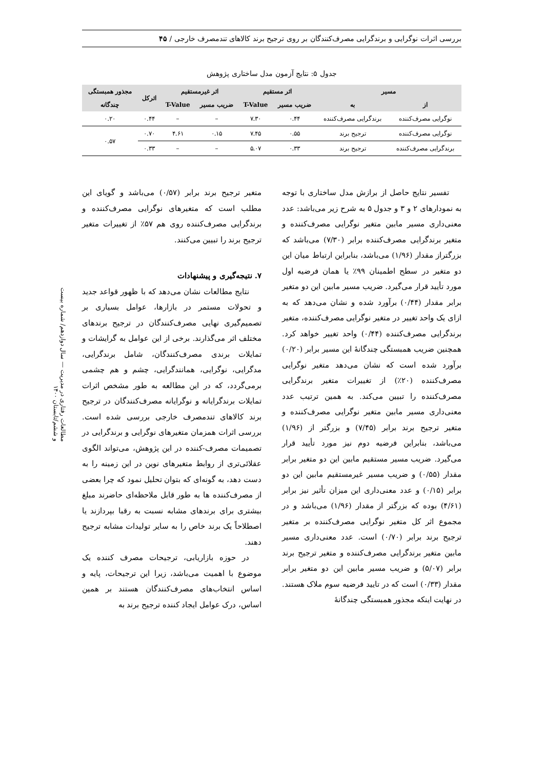بررسی اثرات نوگرایی و برندگرایی مصرف‌کنندگان بر روی ترجیح برند کالاهای تندمصرف خارجی / ۴۵
مطالعات رفتاری در مدیریت — سال دوازدهم/ شماره بیست و ششم/تابستان ۱۴۰۰
جدول ۵: نتایج آزمون مدل ساختاری پژوهش
| مسیر | | اثر مستقیم | | اثر غیرمستقیم | | اثرکل | مجذور همبستگی |
| --- | --- | --- | --- | --- | --- | --- | --- |
| از | به | ضریب مسیر | T-Value | ضریب مسیر | T-Value | | چندگانه |
| نوگرایی مصرف‌کننده | برندگرایی مصرف‌کننده | ۰.۴۴ | ۷.۳۰ | – | – | ۰.۴۴ | ۰.۲۰ |
| نوگرایی مصرف‌کننده | ترجیح برند | ۰.۵۵ | ۷.۴۵ | ۰.۱۵ | ۴.۶۱ | ۰.۷۰ | ۰.۵۷ |
| برندگرایی مصرف‌کننده | ترجیح برند | ۰.۳۳ | ۵.۰۷ | – | – | ۰.۳۳ | |
تفسیر نتایج حاصل از برازش مدل ساختاری با توجه به نمودارهای ۲ و ۳ و جدول ۵ به شرح زیر می‌باشد: عدد معنی‌داری مسیر مابین متغیر نوگرایی مصرف‌کننده و متغیر برندگرایی مصرف‌کننده برابر (۷/۳۰) می‌باشد که بزرگتراز مقدار (۱/۹۶) می‌باشد، بنابراین ارتباط میان این دو متغیر در سطح اطمینان ۹۹٪ یا همان فرضیه اول مورد تأیید قرار می‌گیرد. ضریب مسیر مابین این دو متغیر برابر مقدار (۰/۴۴) برآورد شده و نشان می‌دهد که به ازای یک واحد تغییر در متغیر نوگرایی مصرف‌کننده، متغیر برندگرایی مصرف‌کننده (۰/۴۴) واحد تغییر خواهد کرد. همچنین ضریب همبستگی چندگانهٔ این مسیر برابر (۰/۲۰) برآورد شده است که نشان می‌دهد متغیر نوگرایی مصرف‌کننده (۲۰٪) از تغییرات متغیر برندگرایی مصرف‌کننده را تبیین می‌کند. به همین ترتیب عدد معنی‌داری مسیر مابین متغیر نوگرایی مصرف‌کننده و متغیر ترجیح برند برابر (۷/۴۵) و بزرگتر از (۱/۹۶) می‌باشد، بنابراین فرضیه دوم نیز مورد تأیید قرار می‌گیرد. ضریب مسیر مستقیم مابین این دو متغیر برابر مقدار (۰/۵۵) و ضریب مسیر غیرمستقیم مابین این دو برابر (۰/۱۵) و عدد معنی‌داری این میزان تأثیر نیز برابر (۴/۶۱) بوده که بزرگتر از مقدار (۱/۹۶) می‌باشد و در مجموع اثر کل متغیر نوگرایی مصرف‌کننده بر متغیر ترجیح برند برابر (۰/۷۰) است. عدد معنی‌داری مسیر مابین متغیر برندگرایی مصرف‌کننده و متغیر ترجیح برند برابر (۵/۰۷) و ضریب مسیر مابین این دو متغیر برابر مقدار (۰/۳۳) است که در تایید فرضیه سوم ملاک هستند. در نهایت اینکه مجذور همبستگی چندگانهٔ
متغیر ترجیح برند برابر (۰/۵۷) می‌باشد و گویای این مطلب است که متغیرهای نوگرایی مصرف‌کننده و برندگرایی مصرف‌کننده روی هم ۵۷٪ از تغییرات متغیر ترجیح برند را تبیین می‌کنند.
۷. نتیجه‌گیری و پیشنهادات
نتایج مطالعات نشان می‌دهد که با ظهور قواعد جدید و تحولات مستمر در بازارها، عوامل بسیاری بر تصمیم‌گیری نهایی مصرف‌کنندگان در ترجیح برندهای مختلف اثر می‌گذارند. برخی از این عوامل به گرایشات و تمایلات برندی مصرف‌کنندگان، شامل برندگرایی، مدگرایی، نوگرایی، همانندگرایی، چشم و هم چشمی برمی‌گردد، که در این مطالعه به طور مشخص اثرات تمایلات برندگرایانه و نوگرایانه مصرف‌کنندگان در ترجیح برند کالاهای تندمصرف خارجی بررسی شده است. بررسی اثرات همزمان متغیرهای نوگرایی و برندگرایی در تصمیمات مصرف-کننده در این پژوهش، می‌تواند الگوی عقلائی‌تری از روابط متغیرهای نوین در این زمینه را به دست دهد، به گونه‌ای که بتوان تحلیل نمود که چرا بعضی از مصرف‌کننده ها به طور قابل ملاحظه‌ای حاضرند مبلغ بیشتری برای برندهای مشابه نسبت به رقبا بپردازند یا اصطلاحاً یک برند خاص را به سایر تولیدات مشابه ترجیح دهند.
در حوزه بازاریابی، ترجیحات مصرف کننده یک موضوع با اهمیت می‌باشد، زیرا این ترجیحات، پایه و اساس انتخاب‌های مصرف‌کنندگان هستند بر همین اساس، درک عوامل ایجاد کننده ترجیح برند به